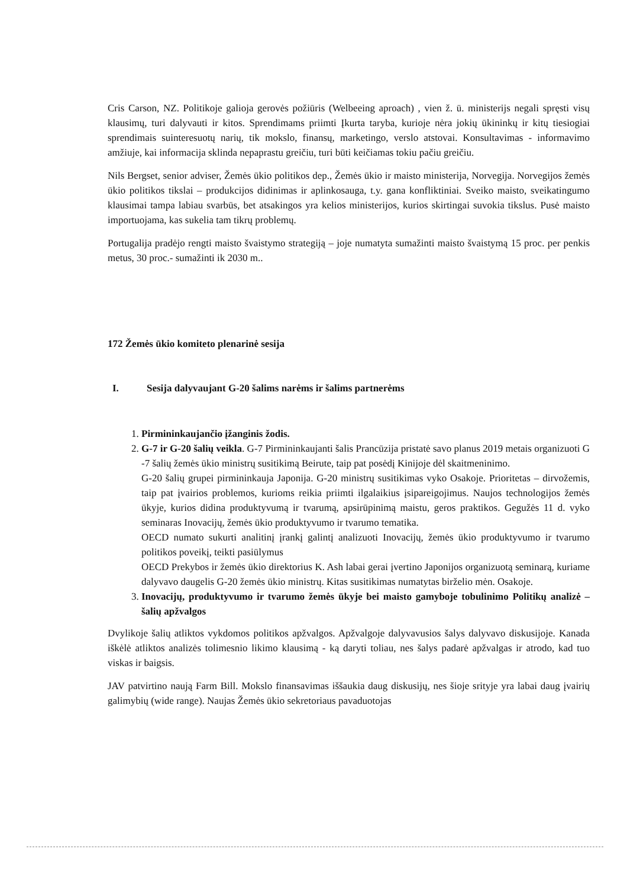Cris Carson, NZ. Politikoje galioja gerovės požiūris (Welbeeing aproach) , vien ž. ū. ministerijs negali spręsti visų klausimų, turi dalyvauti ir kitos. Sprendimams priimti Įkurta taryba, kurioje nėra jokių ūkininkų ir kitų tiesiogiai sprendimais suinteresuotų narių, tik mokslo, finansų, marketingo, verslo atstovai. Konsultavimas - informavimo amžiuje, kai informacija sklinda nepaprastu greičiu, turi būti keičiamas tokiu pačiu greičiu.
Nils Bergset, senior adviser, Žemės ūkio politikos dep., Žemės ūkio ir maisto ministerija, Norvegija. Norvegijos žemės ūkio politikos tikslai – produkcijos didinimas ir aplinkosauga, t.y. gana konfliktiniai. Sveiko maisto, sveikatingumo klausimai tampa labiau svarbūs, bet atsakingos yra kelios ministerijos, kurios skirtingai suvokia tikslus. Pusė maisto importuojama, kas sukelia tam tikrų problemų.
Portugalija pradėjo rengti maisto švaistymo strategiją – joje numatyta sumažinti maisto švaistymą 15 proc. per penkis metus, 30 proc.- sumažinti ik 2030 m..
172 Žemės ūkio komiteto plenarinė sesija
I. Sesija dalyvaujant G-20 šalims narėms ir šalims partnerėms
1. Pirmininkaujančio įžanginis žodis.
2. G-7 ir G-20 šalių veikla. G-7 Pirmininkaujanti šalis Prancūzija pristatė savo planus 2019 metais organizuoti G -7 šalių žemės ūkio ministrų susitikimą Beirute, taip pat posėdį Kinijoje dėl skaitmeninimo.
G-20 šalių grupei pirmininkauja Japonija. G-20 ministrų susitikimas vyko Osakoje. Prioritetas – dirvožemis, taip pat įvairios problemos, kurioms reikia priimti ilgalaikius įsipareigojimus. Naujos technologijos žemės ūkyje, kurios didina produktyvumą ir tvarumą, apsirūpinimą maistu, geros praktikos. Gegužės 11 d. vyko seminaras Inovacijų, žemės ūkio produktyvumo ir tvarumo tematika.
OECD numato sukurti analitinį įrankį galintį analizuoti Inovacijų, žemės ūkio produktyvumo ir tvarumo politikos poveikį, teikti pasiūlymus
OECD Prekybos ir žemės ūkio direktorius K. Ash labai gerai įvertino Japonijos organizuotą seminarą, kuriame dalyvavo daugelis G-20 žemės ūkio ministrų. Kitas susitikimas numatytas birželio mėn. Osakoje.
3. Inovacijų, produktyvumo ir tvarumo žemės ūkyje bei maisto gamyboje tobulinimo Politikų analizė – šalių apžvalgos
Dvylikoje šalių atliktos vykdomos politikos apžvalgos. Apžvalgoje dalyvavusios šalys dalyvavo diskusijoje. Kanada iškėlė atliktos analizės tolimesnio likimo klausimą - ką daryti toliau, nes šalys padarė apžvalgas ir atrodo, kad tuo viskas ir baigsis.
JAV patvirtino naują Farm Bill. Mokslo finansavimas iššaukia daug diskusijų, nes šioje srityje yra labai daug įvairių galimybių (wide range). Naujas Žemės ūkio sekretoriaus pavaduotojas